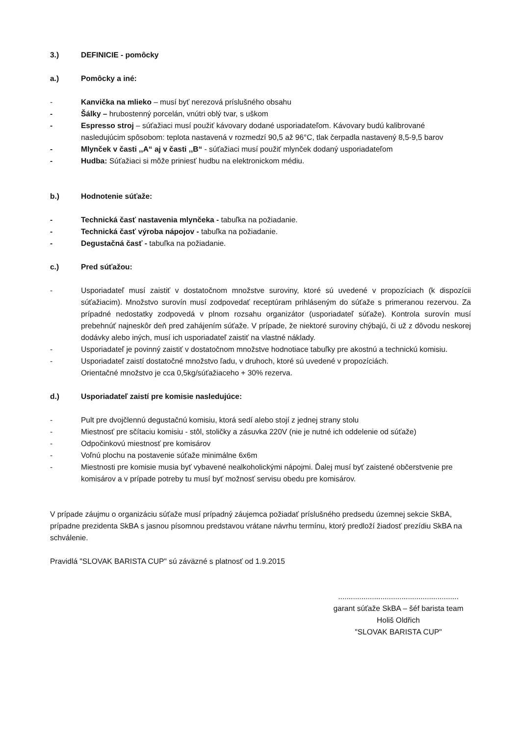3.) DEFINICIE - pomôcky
a.) Pomôcky a iné:
- Kanvička na mlieko – musí byť nerezová príslušného obsahu
- Šálky – hrubostenný porcelán, vnútri oblý tvar, s uškom
- Espresso stroj – súťažiaci musí použiť kávovary dodané usporiadateľom. Kávovary budú kalibrované nasledujúcim spôsobom: teplota nastavená v rozmedzí 90,5 až 96°C, tlak čerpadla nastavený 8,5-9,5 barov
- Mlynček v časti ,,A“ aj v časti ,,B“ - súťažiaci musí použiť mlynček dodaný usporiadateľom
- Hudba: Súťažiaci si môže priniesť hudbu na elektronickom médiu.
b.) Hodnotenie súťaže:
- Technická časť nastavenia mlynčeka - tabuľka na požiadanie.
- Technická časť výroba nápojov - tabuľka na požiadanie.
- Degustačná časť - tabuľka na požiadanie.
c.) Pred súťažou:
- Usporiadateľ musí zaistiť v dostatočnom množstve suroviny, ktoré sú uvedené v propozíciach (k dispozícii súťažiacim). Množstvo surovín musí zodpovedať receptúram prihláseným do súťaže s primeranou rezervou. Za prípadné nedostatky zodpovedá v plnom rozsahu organizátor (usporiadateľ súťaže). Kontrola surovín musí prebehnúť najneskôr deň pred zahájením súťaže. V prípade, že niektoré suroviny chýbajú, či už z dôvodu neskorej dodávky alebo iných, musí ich usporiadateľ zaistiť na vlastné náklady.
- Usporiadateľ je povinný zaistiť v dostatočnom množstve hodnotiace tabuľky pre akostnú a technickú komisiu.
- Usporiadateľ zaistí dostatočné množstvo ľadu, v druhoch, ktoré sú uvedené v propozíciách.
Orientačné množstvo je cca 0,5kg/súťažiaceho + 30% rezerva.
d.) Usporiadateľ zaistí pre komisie nasledujúce:
- Pult pre dvojčlennú degustačnú komisiu, ktorá sedí alebo stojí z jednej strany stolu
- Miestnosť pre sčítaciu komisiu - stôl, stoličky a zásuvka 220V (nie je nutné ich oddelenie od súťaže)
- Odpočinkovú miestnosť pre komisárov
- Voľnú plochu na postavenie súťaže minimálne 6x6m
- Miestnosti pre komisie musia byť vybavené nealkoholickými nápojmi. Ďalej musí byť zaistené občerstvenie pre komisárov a v prípade potreby tu musí byť možnosť servisu obedu pre komisárov.
V prípade záujmu o organizáciu súťaže musí prípadný záujemca požiadať príslušného predsedu územnej sekcie SkBA, prípadne prezidenta SkBA s jasnou písomnou predstavou vrátane návrhu termínu, ktorý predloží žiadosť prezídiu SkBA na schválenie.
Pravidlá "SLOVAK BARISTA CUP" sú záväzné s platnosť od 1.9.2015
.........................................................
garant súťaže SkBA – šéf barista team
Holiš Oldřich
"SLOVAK BARISTA CUP"